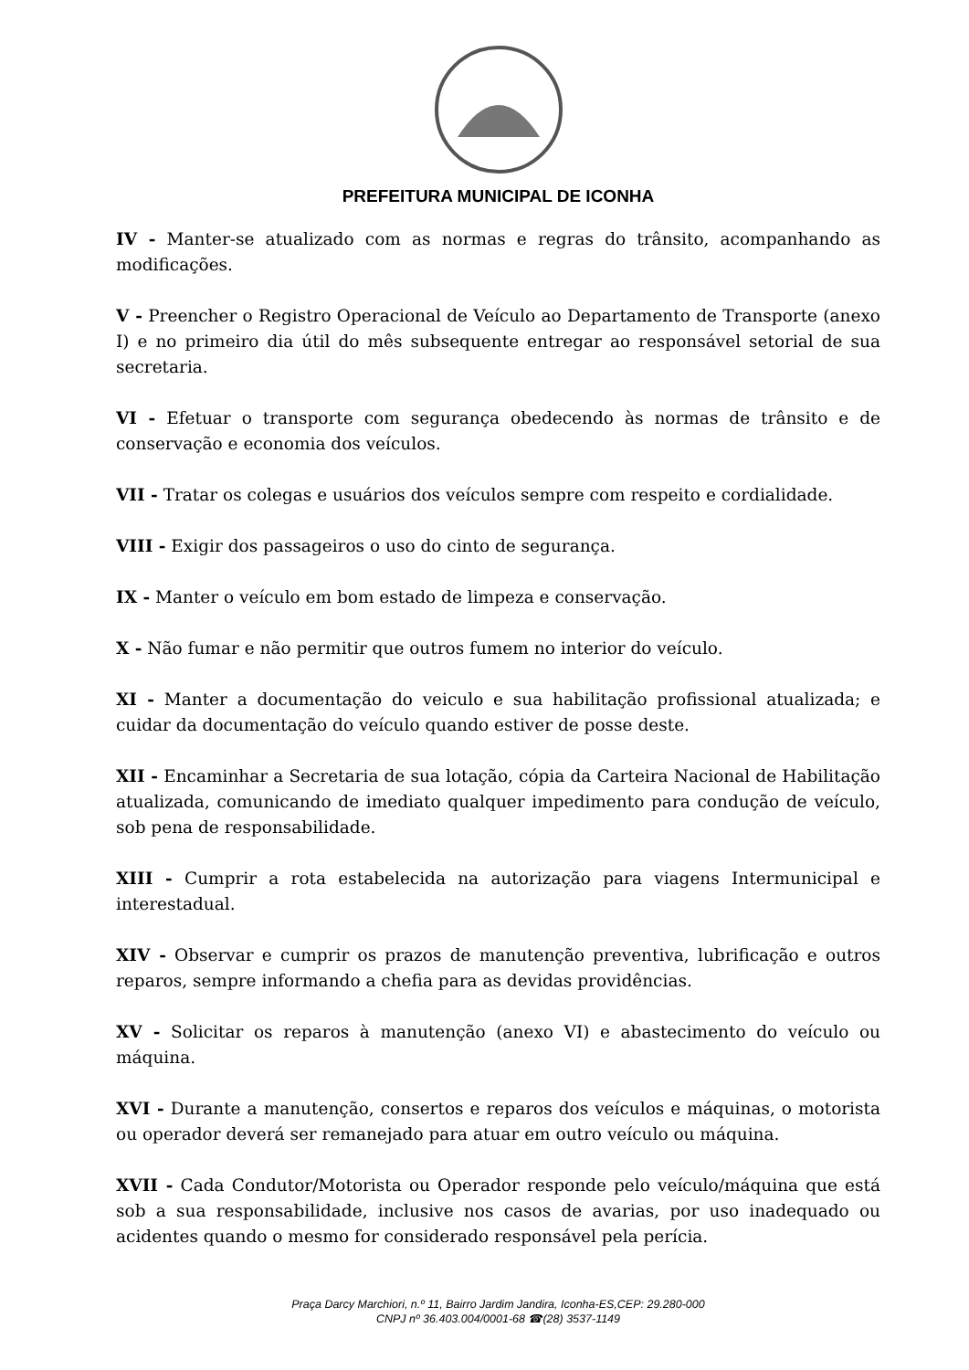PREFEITURA MUNICIPAL DE ICONHA
IV - Manter-se atualizado com as normas e regras do trânsito, acompanhando as modificações.
V - Preencher o Registro Operacional de Veículo ao Departamento de Transporte (anexo I) e no primeiro dia útil do mês subsequente entregar ao responsável setorial de sua secretaria.
VI - Efetuar o transporte com segurança obedecendo às normas de trânsito e de conservação e economia dos veículos.
VII - Tratar os colegas e usuários dos veículos sempre com respeito e cordialidade.
VIII - Exigir dos passageiros o uso do cinto de segurança.
IX - Manter o veículo em bom estado de limpeza e conservação.
X - Não fumar e não permitir que outros fumem no interior do veículo.
XI - Manter a documentação do veiculo e sua habilitação profissional atualizada; e cuidar da documentação do veículo quando estiver de posse deste.
XII - Encaminhar a Secretaria de sua lotação, cópia da Carteira Nacional de Habilitação atualizada, comunicando de imediato qualquer impedimento para condução de veículo, sob pena de responsabilidade.
XIII - Cumprir a rota estabelecida na autorização para viagens Intermunicipal e interestadual.
XIV - Observar e cumprir os prazos de manutenção preventiva, lubrificação e outros reparos, sempre informando a chefia para as devidas providências.
XV - Solicitar os reparos à manutenção (anexo VI) e abastecimento do veículo ou máquina.
XVI - Durante a manutenção, consertos e reparos dos veículos e máquinas, o motorista ou operador deverá ser remanejado para atuar em outro veículo ou máquina.
XVII - Cada Condutor/Motorista ou Operador responde pelo veículo/máquina que está sob a sua responsabilidade, inclusive nos casos de avarias, por uso inadequado ou acidentes quando o mesmo for considerado responsável pela perícia.
Praça Darcy Marchiori, n.º 11, Bairro Jardim Jandira, Iconha-ES,CEP: 29.280-000
CNPJ nº 36.403.004/0001-68 ☎(28) 3537-1149